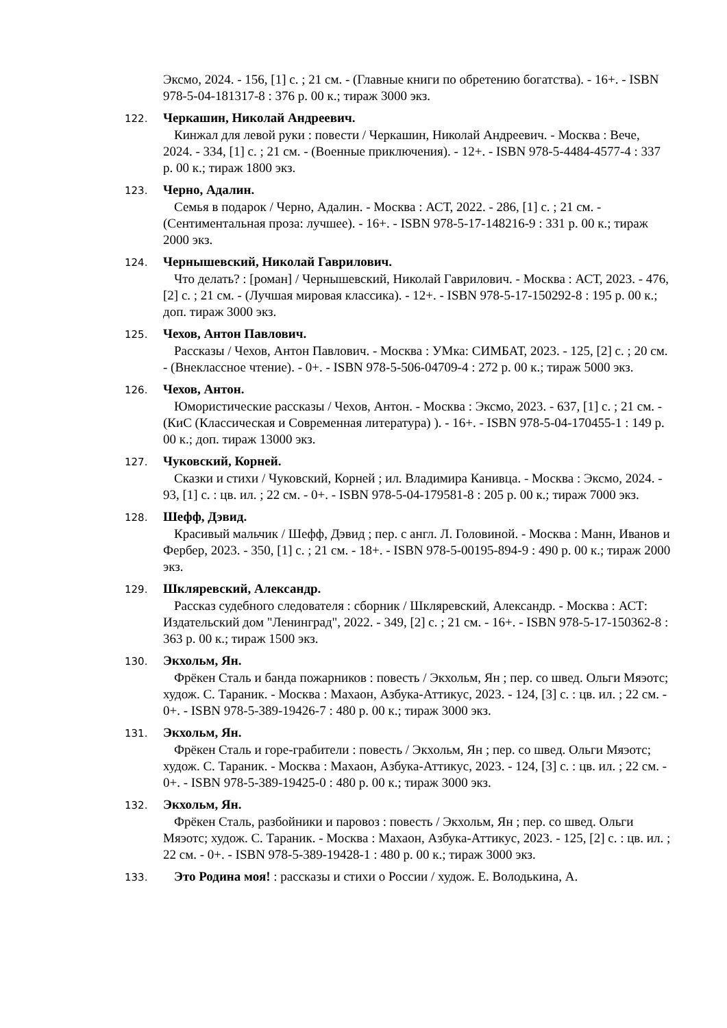Эксмо, 2024. - 156, [1] с. ; 21 см. - (Главные книги по обретению богатства). - 16+. - ISBN 978-5-04-181317-8 : 376 р. 00 к.; тираж 3000 экз.
122. Черкашин, Николай Андреевич.
Кинжал для левой руки : повести / Черкашин, Николай Андреевич. - Москва : Вече, 2024. - 334, [1] с. ; 21 см. - (Военные приключения). - 12+. - ISBN 978-5-4484-4577-4 : 337 р. 00 к.; тираж 1800 экз.
123. Черно, Адалин.
Семья в подарок / Черно, Адалин. - Москва : АСТ, 2022. - 286, [1] с. ; 21 см. - (Сентиментальная проза: лучшее). - 16+. - ISBN 978-5-17-148216-9 : 331 р. 00 к.; тираж 2000 экз.
124. Чернышевский, Николай Гаврилович.
Что делать? : [роман] / Чернышевский, Николай Гаврилович. - Москва : АСТ, 2023. - 476, [2] с. ; 21 см. - (Лучшая мировая классика). - 12+. - ISBN 978-5-17-150292-8 : 195 р. 00 к.; доп. тираж 3000 экз.
125. Чехов, Антон Павлович.
Рассказы / Чехов, Антон Павлович. - Москва : УМка: СИМБАТ, 2023. - 125, [2] с. ; 20 см. - (Внеклассное чтение). - 0+. - ISBN 978-5-506-04709-4 : 272 р. 00 к.; тираж 5000 экз.
126. Чехов, Антон.
Юмористические рассказы / Чехов, Антон. - Москва : Эксмо, 2023. - 637, [1] с. ; 21 см. - (КиС (Классическая и Современная литература) ). - 16+. - ISBN 978-5-04-170455-1 : 149 р. 00 к.; доп. тираж 13000 экз.
127. Чуковский, Корней.
Сказки и стихи / Чуковский, Корней ; ил. Владимира Канивца. - Москва : Эксмо, 2024. - 93, [1] с. : цв. ил. ; 22 см. - 0+. - ISBN 978-5-04-179581-8 : 205 р. 00 к.; тираж 7000 экз.
128. Шефф, Дэвид.
Красивый мальчик / Шефф, Дэвид ; пер. с англ. Л. Головиной. - Москва : Манн, Иванов и Фербер, 2023. - 350, [1] с. ; 21 см. - 18+. - ISBN 978-5-00195-894-9 : 490 р. 00 к.; тираж 2000 экз.
129. Шкляревский, Александр.
Рассказ судебного следователя : сборник / Шкляревский, Александр. - Москва : АСТ: Издательский дом "Ленинград", 2022. - 349, [2] с. ; 21 см. - 16+. - ISBN 978-5-17-150362-8 : 363 р. 00 к.; тираж 1500 экз.
130. Экхольм, Ян.
Фрёкен Сталь и банда пожарников : повесть / Экхольм, Ян ; пер. со швед. Ольги Мяэотс; худож. С. Тараник. - Москва : Махаон, Азбука-Аттикус, 2023. - 124, [3] с. : цв. ил. ; 22 см. - 0+. - ISBN 978-5-389-19426-7 : 480 р. 00 к.; тираж 3000 экз.
131. Экхольм, Ян.
Фрёкен Сталь и горе-грабители : повесть / Экхольм, Ян ; пер. со швед. Ольги Мяэотс; худож. С. Тараник. - Москва : Махаон, Азбука-Аттикус, 2023. - 124, [3] с. : цв. ил. ; 22 см. - 0+. - ISBN 978-5-389-19425-0 : 480 р. 00 к.; тираж 3000 экз.
132. Экхольм, Ян.
Фрёкен Сталь, разбойники и паровоз : повесть / Экхольм, Ян ; пер. со швед. Ольги Мяэотс; худож. С. Тараник. - Москва : Махаон, Азбука-Аттикус, 2023. - 125, [2] с. : цв. ил. ; 22 см. - 0+. - ISBN 978-5-389-19428-1 : 480 р. 00 к.; тираж 3000 экз.
133. Это Родина моя! : рассказы и стихи о России / худож. Е. Володькина, А.